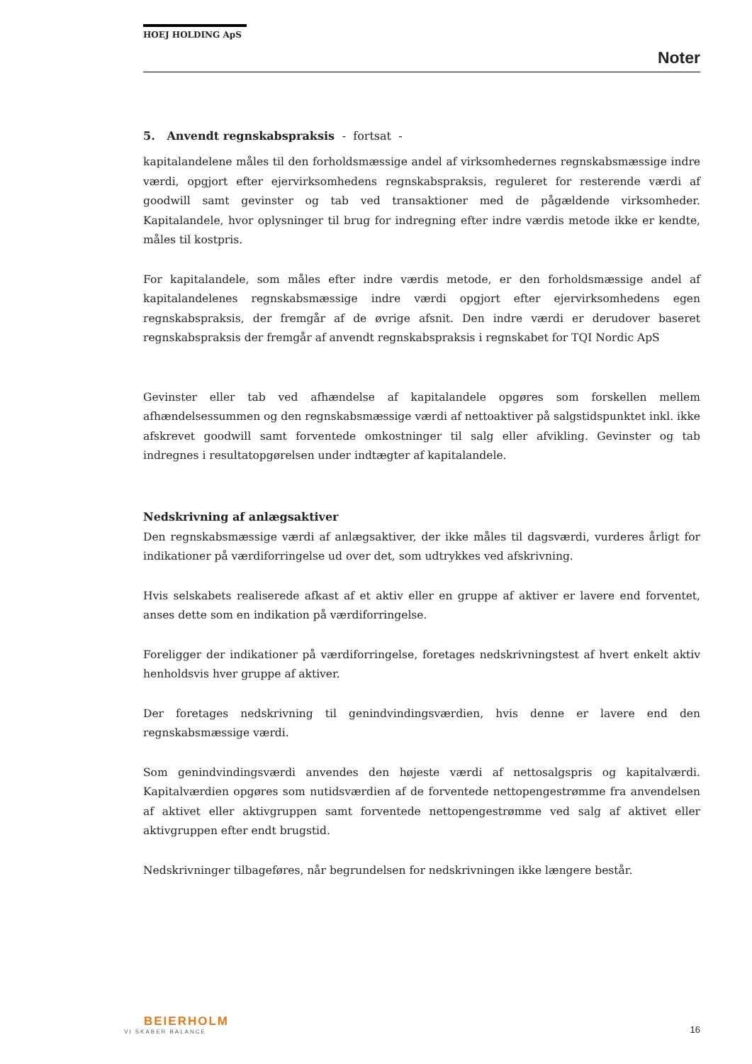HOEJ HOLDING ApS
Noter
5. Anvendt regnskabspraksis - fortsat -
kapitalandelene måles til den forholdsmæssige andel af virksomhedernes regnskabsmæssige indre værdi, opgjort efter ejervirksomhedens regnskabspraksis, reguleret for resterende værdi af goodwill samt gevinster og tab ved transaktioner med de pågældende virksomheder. Kapitalandele, hvor oplysninger til brug for indregning efter indre værdis metode ikke er kendte, måles til kostpris.
For kapitalandele, som måles efter indre værdis metode, er den forholdsmæssige andel af kapitalandelenes regnskabsmæssige indre værdi opgjort efter ejervirksomhedens egen regnskabspraksis, der fremgår af de øvrige afsnit. Den indre værdi er derudover baseret regnskabspraksis der fremgår af anvendt regnskabspraksis i regnskabet for TQI Nordic ApS
Gevinster eller tab ved afhændelse af kapitalandele opgøres som forskellen mellem afhændelsessummen og den regnskabsmæssige værdi af nettoaktiver på salgstidspunktet inkl. ikke afskrevet goodwill samt forventede omkostninger til salg eller afvikling. Gevinster og tab indregnes i resultatopgørelsen under indtægter af kapitalandele.
Nedskrivning af anlægsaktiver
Den regnskabsmæssige værdi af anlægsaktiver, der ikke måles til dagsværdi, vurderes årligt for indikationer på værdiforringelse ud over det, som udtrykkes ved afskrivning.
Hvis selskabets realiserede afkast af et aktiv eller en gruppe af aktiver er lavere end forventet, anses dette som en indikation på værdiforringelse.
Foreligger der indikationer på værdiforringelse, foretages nedskrivningstest af hvert enkelt aktiv henholdsvis hver gruppe af aktiver.
Der foretages nedskrivning til genindvindingsværdien, hvis denne er lavere end den regnskabsmæssige værdi.
Som genindvindingsværdi anvendes den højeste værdi af nettosalgspris og kapitalværdi. Kapitalværdien opgøres som nutidsværdien af de forventede nettopengestrømme fra anvendelsen af aktivet eller aktivgruppen samt forventede nettopengestrømme ved salg af aktivet eller aktivgruppen efter endt brugstid.
Nedskrivninger tilbageføres, når begrundelsen for nedskrivningen ikke længere består.
BEIERHOLM
VI SKABER BALANCE
16